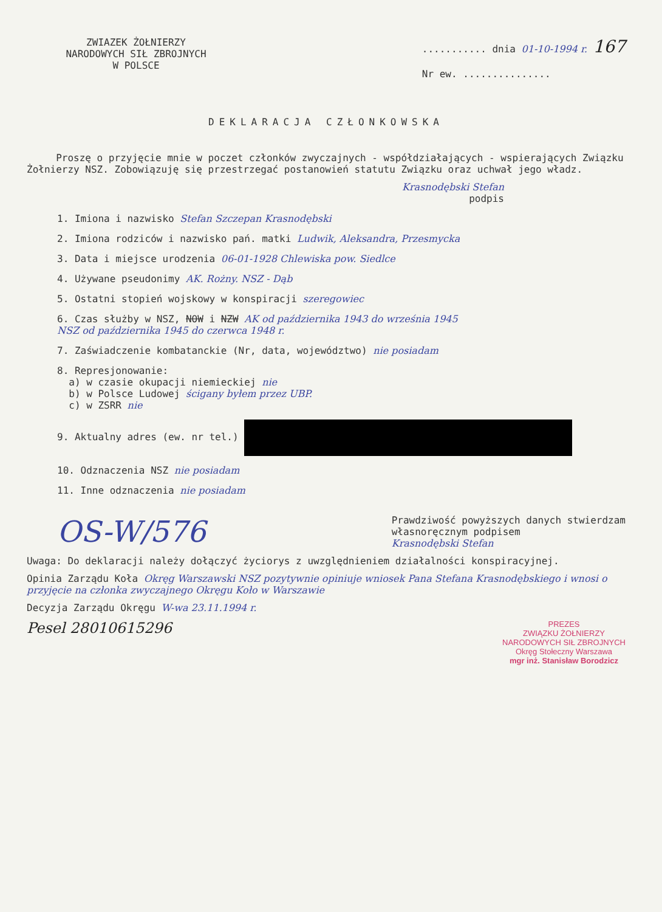ZWIAZEK ŻOŁNIERZY
NARODOWYCH SIŁ ZBROJNYCH
W POLSCE
........... dnia 01-10-1994 r. 167
Nr ew. ...............
DEKLARACJA CZŁONKOWSKA
Proszę o przyjęcie mnie w poczet członków zwyczajnych - współdziałających - wspierających Związku Żołnierzy NSZ. Zobowiązuję się przestrzegać postanowień statutu Związku oraz uchwał jego władz.
Krasnodębski Stefan
podpis
1. Imiona i nazwisko Stefan Szczepan Krasnodębski
2. Imiona rodziców i nazwisko pań. matki Ludwik, Aleksandra, Przesmycka
3. Data i miejsce urodzenia 06-01-1928 Chlewiska pow. Siedlce
4. Używane pseudonimy AK. Rożny. NSZ - Dąb
5. Ostatni stopień wojskowy w konspiracji szeregowiec
6. Czas służby w NSZ, NOW i NZW AK od października 1943 do września 1945
NSZ od października 1945 do czerwca 1948 r.
7. Zaświadczenie kombatanckie (Nr, data, województwo) nie posiadam
8. Represjonowanie:
a) w czasie okupacji niemieckiej nie
b) w Polsce Ludowej ścigany byłem przez UBP.
c) w ZSRR nie
9. Aktualny adres (ew. nr tel.)
10. Odznaczenia NSZ nie posiadam
11. Inne odznaczenia nie posiadam
OS-W/576
Prawdziwość powyższych danych stwierdzam
własnoręcznym podpisem
Krasnodębski Stefan
Uwaga: Do deklaracji należy dołączyć życiorys z uwzględnieniem działalności konspiracyjnej.
Opinia Zarządu Koła Okręg Warszawski NSZ pozytywnie opiniuje wniosek Pana Stefana Krasnodębskiego i wnosi o przyjęcie na członka zwyczajnego Okręgu Koło w Warszawie
Decyzja Zarządu Okręgu W-wa 23.11.1994 r.
Pesel 28010615296
PREZES
ZWIĄZKU ŻOŁNIERZY
NARODOWYCH SIŁ ZBROJNYCH
Okręg Stołeczny Warszawa
mgr inż. Stanisław Borodzicz